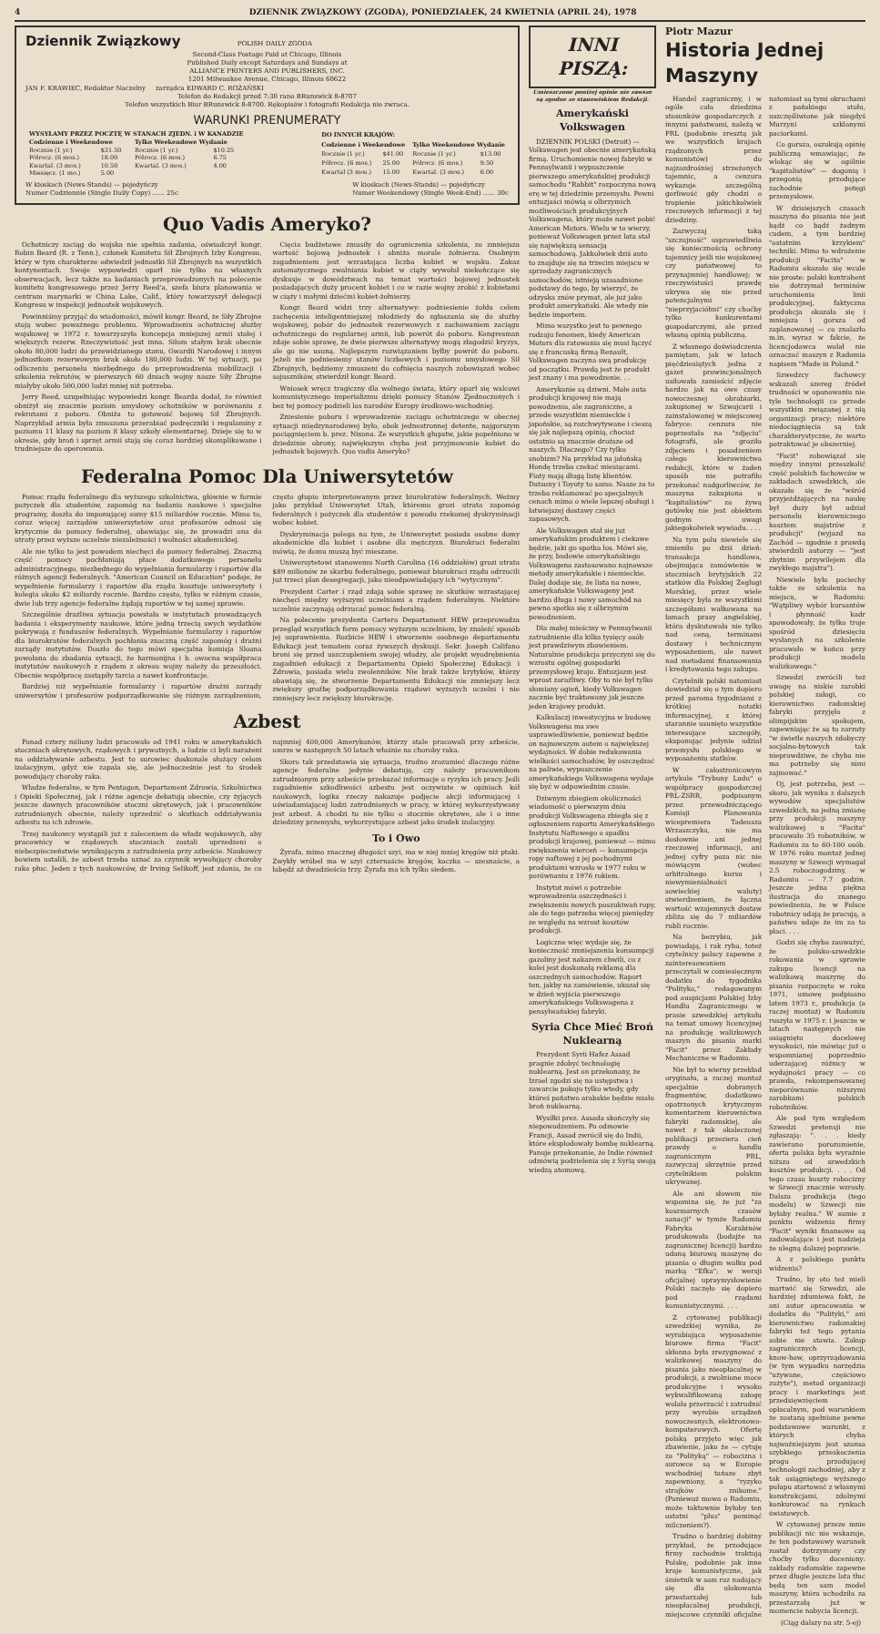4 DZIENNIK ZWIĄZKOWY (ZGODA), PONIEDZIAŁEK, 24 KWIETNIA (APRIL 24), 1978
Dziennik Związkowy
POLISH DAILY ZGODA
Second-Class Postage Paid at Chicago, Illinois
Published Daily except Saturdays and Sundays at
ALLIANCE PRINTERS AND PUBLISHERS, INC.
1201 Milwaukee Avenue, Chicago, Illinois 60622
JAN F. KRAWIEC, Redaktor Naczelny zarządca EDWARD C. ROŻAŃSKI
Telefon do Redakcji przed 7:30 rano BRunswick 8-8707
Telefon wszystkich Biur BRunswick 8-8700. Rękopisów i fotografii Redakcja nie zwraca.
WARUNKI PRENUMERATY
| WYSYŁAMY PRZEZ POCZTĘ W STANACH ZJEDN. i W KANADZIE | | | |
| --- | --- | --- | --- |
| Codzienne i Weekendowe | | Tylko Weekendowe Wydanie | |
| Rocznie (1 yr.) | $31.50 | Rocznie (1 yr.) | $10.25 |
| Półrocz. (6 mos.) | 18.00 | Półrocz. (6 mos.) | 6.75 |
| Kwartal. (3 mos.) | 10.50 | Kwartal. (3 mos.) | 4.00 |
| Miesięcz. (1 mo.) | 5.00 | | |
| DO INNYCH KRAJÓW: | | | |
| --- | --- | --- | --- |
| Codzienne i Weekendowe | | Tylko Weekendowe Wydanie | |
| Rocznie (1 yr.) | $41.00 | Rocznie (1 yr.) | $13.00 |
| Półrocz. (6 mos.) | 25.00 | Półrocz. (6 mos.) | 9.50 |
| Kwartal (3 mos.) | 15.00 | Kwartal. (3 mos.) | 6.00 |
W kioskach (News-Stands) — pojedyńczy
Numer Codziennie (Single Daily Copy) ...... 25c W kioskach (News-Stands) — pojedyńczy
Numer Weekendowy (Single Week-End) ...... 30c
Quo Vadis Ameryko?
Ochotniczy zaciąg do wojska nie spełnia zadania, oświadczył kongr. Robin Beard (R. z Tenn.), członek Komitetu Sił Zbrojnych Izby Kongresu, który w tym charakterze odwiedził jednostki Sił Zbrojnych na wszystkich kontynentach. Swoje wypowiedzi oparł nie tylko na własnych obserwacjach, lecz także na badaniach przeprowadzonych na polecenie komitetu kongresowego przez Jerry Reed'a, szefa biura planowania w centrum marynarki w China Lake, Calif., który towarzyszył delegacji Kongresu w inspekcji jednostek wojskowych.
Powinniśmy przyjąć do wiadomości, mówił kongr. Beard, że Siły Zbrojne stoją wobec poważnego problemu. Wprowadzeniu ochotniczej służby wojskowej w 1972 r. towarzyszyła koncepcja mniejszej armii stałej i większych rezerw. Rzeczywistość jest inna. Siłom stałym brak obecnie około 80,000 ludzi do przewidzianego stanu, Gwardii Narodowej i innym jednostkom rezerwowym brak około 180,000 ludzi. W tej sytuacji, po odliczeniu personelu niezbędnego do przeprowadzenia mobilizacji i szkolenia rekrutów, w pierwszych 60 dniach wojny nasze Siły Zbrojne miałyby około 500,000 ludzi mniej niż potrzeba.
Jerry Reed, uzupełniając wypowiedzi kongr. Bearda dodał, że również obniżył się znacznie poziom umysłowy ochotników w porównaniu z rekrutami z poboru. Obniża to gotowość bojową Sił Zbrojnych. Naprzykład armia była zmuszona przerabiać podręczniki i regulaminy z poziomu 11 klasy na poziom 8 klasy szkoły elementarnej. Dzieje się to w okresie, gdy broń i sprzęt armii stają się coraz bardziej skomplikowane i trudniejsze do operowania.
Cięcia budżetowe zmusiły do ograniczenia szkolenia, zo zmniejsza wartość bojową jednostek i obniża morale żołnierza. Osobnym zagadnieniem jest wzrastająca liczba kobiet w wojsku. Zakaz automatycznego zwalniania kobiet w ciąży wywołał niekończące się dyskusje w dowództwach na temat wartości bojowej jednostek posiadających duży procent kobiet i co w razie wojny zrobić z kobietami w ciąży i małymi dziećmi kobiet-żołnierzy.
Kongr. Beard widzi trzy alternatywy: podniesienie żołdu celem zachęcenia inteligentniejszej młodzieży do zgłaszania się do służby wojskowej, pobór do jednostek rezerwowych z zachowaniem zaciągu ochotniczego do regularnej armii, lub powrót do poboru. Kongresman zdaje sobie sprawę, że dwie pierwsze alternatywy mogą złagodzić kryzys, ale go nie usuną. Najlepszym rozwiązaniem byłby powrót do poboru. Jeżeli nie podniesiemy stanów liczbowych i poziomu umysłowego Sił Zbrojnych, będziemy zmuszeni do cofnięcia naszych zobowiązań wobec sojuszników, stwierdził kongr. Beard.
Wniosek wręcz tragiczny dla wolnego świata, który oparł się walcowi komunistycznego imperializmu dzięki pomocy Stanów Zjednoczonych i bez tej pomocy podzieli los narodów Europy środkowo-wschodniej.
Zniesienie poboru i wprowadzenie zaciągu ochotniczego w obecnej sytuacji międzynarodowej było, obok jednostronnej detente, najgorszym pociągnięciem b. prez. Nixona. Ze wszystkich głupstw, jakie popełniono w dziedzinie obrony, największym chyba jest przyjmowanie kobiet do jednostek bojowych. Quo vadis Ameryko?
Federalna Pomoc Dla Uniwersytetów
Pomoc rządu federalnego dla wyższego szkolnictwa, głównie w formie pożyczek dla studentów, zapomóg na badania naukowe i specjalne programy, doszła do imponującej sumy $15 miliardów rocznie. Mimo to, coraz więcej zarządów uniwersytetów oraz profesorów odnosi się krytycznie do pomocy federalnej, obawiając się, że prowadzi ona do utraty przez wyższe uczelnie niezależności i wolności akademickiej.
Ale nie tylko to jest powodem niechęci do pomocy federalnej. Znaczną część pomocy pochłaniają płace dodatkowego personelu administracyjnego, niezbędnego do wypełniania formularzy i raportów dla różnych agencji federalnych. "American Council on Education" podaje, że wypełnienie formularzy i raportów dla rządu kosztuje uniwersytety i kolegia około $2 miliardy rocznie. Bardzo często, tylko w różnym czasie, dwie lub trzy agencje federalne żądają raportów w tej samej sprawie.
Szczególnie drażliwa sytuacja powstała w instytutach prowadzących badania i eksperymenty naukowe, które jedną trzecią swych wydatków pokrywają z funduszów federalnych. Wypełnianie formularzy i raportów dla biurokratów federalnych pochłania znaczną część zapomóg i drażni zarządy instytutów. Doszło do tego mówi specjalna komisja Sloana powołana do zbadania sytuacji, że harmonijna i b. owocna współpraca instytutów naukowych z rządem z okresu wojny należy do przeszłości. Obecnie współpracę zastąpiły tarcia a nawet konfrontacje.
Bardziej niż wypełnianie formularzy i raportów drażni zarządy uniwersytów i profesorów podporządkowanie się różnym zarządzeniom, często głupio interpretowanym przez biurokratów federalnych. Weźmy jako przykład Uniwersytet Utah, któremu grozi utrata zapomóg federalnych i pożyczek dla studentów z powodu rzekomej dyskryminacji wobec kobiet.
Dyskryminacja polega na tym, że Uniwersytet posiada osobne domy akademickie dla kobiet i osobne dla mężczyzn. Biurokraci federalni mówią, że domu muszą być mieszane.
Uniwersytetowi stanowemu North Carolina (16 oddziałów) grozi utrata $89 milionów ze skarbu federalnego, ponieważ biurokraci rządu odrzucili już trzeci plan desegregacji, jako nieodpowiadający ich "wytycznym".
Prezydent Carter i rząd zdają sobie sprawę ze skutków wzrastającej niechęci między wyższymi uczelniami a rządem federalnym. Niektóre uczelnie zaczynają odrzucać pomoc federalną.
Na polecenie prezydenta Cartera Departament HEW przeprowadza przegląd wszystkich form pomocy wyższym uczelniom, by znaleźć sposób jej usprawnienia. Rozbicie HEW i stworzenie osobnego departamentu Edukacji jest tematem coraz żywszych dyskusji. Sekr. Joseph Califano broni się przed uszczupleniem swojej władzy, ale projekt wyodrębnienia zagadnień edukacji z Departamentu Opieki Społecznej Edukacji i Zdrowia, posiada wielu zwolenników. Nie brak także krytyków, którzy obawiają się, że stworzenie Departamentu Edukacji nie zmniejszy lecz zwiększy groźbę podporządkowania rządowi wyższych uczelni i nie zmniejszy lecz zwiększy biurokrację.
Azbest
Ponad cztery miliony ludzi pracowało od 1941 roku w amerykańskich stoczniach okrętowych, rządowych i prywatnych, a ludzie ci byli narażeni na oddziaływanie azbestu. Jest to surowiec doskonale służący celom izolacyjnym, gdyż nie zapala się, ale jednocześnie jest to środek powodujący choroby raka.
Władze federalne, w tym Pentagon, Departament Zdrowia, Szkolnictwa i Opieki Społecznej, jak i różne agencje debatują obecnie, czy żyjących jeszcze dawnych pracowników stoczni okrętowych, jak i pracowników zatrudnionych obecnie, należy uprzedzić o skutkach oddziaływania azbestu na ich zdrowie.
Trzej naukowcy wystąpili już z zaleceniem do władz wojskowych, aby pracownicy w rządowych stoczniach zostali uprzedzeni o niebezpieczeństwie wynikającym z zatrudnienia przy azbeście. Naukowcy bowiem ustalili, że azbest trzeba uznać za czynnik wywołujący choroby raka płuc. Jeden z tych naukowców, dr Irving Selikoff, jest zdania, że co najmniej 400,000 Amerykanów, którzy stale pracowali przy azbeście, umrze w następnych 50 latach właśnie na choroby raka.
Skoro tak przedstawia się sytuacja, trudno zrozumieć dlaczego różne agencje federalne jedynie debatują, czy należy pracownikom zatrudnionym przy azbeście przekazać informacje o ryzyku ich pracy. Jeśli zagadnienie szkodliwości azbestu jest oczywiste w opiniach kół naukowych, logika rzeczy nakazuje podjęcie akcji informującej i uświadamiającej ludzi zatrudnionych w pracy, w której wykorzystywany jest azbest. A chodzi tu nie tylko o stocznie okrętowe, ale i o inne dziedziny przemysłu, wykorzystujące azbest jako środek izolacyjny.
To i Owo
Żyrafa, mimo znacznej długości szyi, ma w niej mniej kręgów niż ptaki. Zwykły wróbel ma w szyi czternaście kręgów, kaczka — szesnaście, a łabędź aż dwadzieścia trzy. Żyrafa ma ich tylko siedem.
INNI PISZĄ:
Umieszczone poniżej opinie nie zawsze są zgodne ze stanowiskiem Redakcji.
Amerykański Volkswagen
DZIENNIK POLSKI (Detroit) — Volkswagen jest obecnie amerykańską firmą. Uruchomienie nowej fabryki w Pennsylwanii i wypuszczenie pierwszego amerykańskiej produkcji samochodu "Rabbit" rozpoczyna nową erę w tej dziedzinie przemysłu. Pewni entuzjaści mówią o olbrzymich możliwościach produkcyjnych Volkswagena, który może nawet pobić American Motors. Wielu w to wierzy, ponieważ Volkswagen przez lata stał się największą sensacją samochodową. Jakkolwiek dziś auto to znajduje się na trzecim miejscu w sprzedaży zagranicznych samochodów, istnieją uzasadnione podstawy do tego, by wierzyć, że odzyska znów prymat, ale już jako produkt amerykański. Ale wtedy nie będzie importem.
Mimo wszystko jest to pewnego rodzaju fenomen, kiedy American Motors dla ratowania się musi łączyć się z francuską firmą Renault, Volkswagen zaczyna swą produkcję od początku. Prawdą jest że produkt jest znany i ma powodzenie. . .
Amerykanie są dziwni. Małe auta produkcji krajowej nie mają powodzenia, ale zagraniczne, a przede wszystkim niemieckie i japońskie, są rozchwytywane i cieszą się jak najlepszą opinią, chociaż ostatnio są znacznie droższe od naszych. Dlaczego? Czy tylko snobizm? Na przykład na jałońską Hondę trzeba czekać miesiącami. Fiaty mają długą listę klientów. Datsuny i Toyoty to samo. Nasze za to trzeba reklamować po specjalnych cenach mimo o wiele lepszej obsługi i łatwiejszej dostawy części zapasowych.
Ale Volkswagen stał się już amerykańskim produktem i ciekawe będzie, jaki go spotka los. Mówi się, że przy, budowie amerykańskiego Volkswagena zastosowano najnowsze metody amerykańskie i niemieckie. Dalej dodaje się, że lista na nowe, amerykańskie Volkswageny jest bardzo długa i nowy samochód na pewno spotka się z olbrzymim powodzeniem.
Dla małej mieściny w Pennsylwanii zatrudnienie dla kilka tysięcy osób jest prawdziwym zbawieniem. Naturalnie produkcja przyczyni się do wzrostu ogólnej gospodarki przemysłowej kraju. Entuzjazm jest wprost zaraźliwy. Oby to nie był tylko słomiany ogień, kiedy Volkswagen zacznie być traktowany jak jeszcze jeden krajowy produkt.
Kalkulaczj inwestycyjna w budowę Volkswagena ma swe usprawiedliwienie, ponieważ będzie on najnowszym autem o największej wydajności. W dobie redukowania wielkości samochodów, by oszczędzać na paliwie, wypuszczenie amerykańskiego Volkswagena wydaje się być w odpowiednim czasie.
Dziwnym zbiegiem okoliczności wiadomość o pierwszym dniu produkcji Volkswagena zbiegła się z ogłoszeniem raportu Amerykańskiego Instytutu Naftowego o spadku produkcji krajowej, ponieważ — mimo zwiększenia wierceń — konsumpcja ropy naftowej z jej pochodnymi produktami wzrosła w 1977 roku w porównaniu z 1976 rokiem.
Instytut mówi o potrzebie wprowadzenia oszczędności i zwiększeniu nowych poszukiwań ropy, ale do tego potrzeba więcej pieniędzy ze względu na wzrost kosztów produkcji.
Logiczne więc wydaje się, że konieczność zmniejszenia konsumpcji gazoliny jest nakazem chwili, co z kolei jest doskonałą reklamą dla oszczędnych samochodów. Raport ten, jakby na zamówienie, ukazał się w dzień wyjścia pierwszego amerykańskiego Volkswagena z pensylwańskiej fabryki.
Syria Chce Mieć Broń Nuklearną
Prezydent Syrii Hafez Assad pragnie zdobyć technologię nuklearną. Jest on przekonany, że Izrael zgodzi się na ustępstwa i zawarcie pokoju tylko wtedy, gdy któreś państwo arabskie będzie miało broń nuklearną.
Wysiłki prez. Assada skończyły się niepowodzeniem. Po odmowie Francji, Assad zwrócił się do Indii, które eksplodowały bombę nuklearną. Panuje przekonanie, że Indie również odmówią podzielenia się z Syrią swoją wiedzą atomową.
Piotr Mazur
Historia Jednej Maszyny
Handel zagraniczny, i w ogóle cała dziedzina stosunków gospodarczych z innymi państwami, należą w PRL (podobnie zresztą jak we wszystkich krajach rządzonych przez komunistów) do najzazdrośniej strzeżonych tajemnic, a cenzura wykazuje szczególną gorliwość gdy chodzi o tropienie jakichkolwiek rzeczowych informacji z tej dziedziny.
Zazwyczaj taką "szczujność" usprawiedliwia się koniecznością ochrony tajemnicy jeśli nie wojskowej czy państwowej to przynajmniej handlowej; w rzeczywistości prawdę ukrywa się nie przed potencjalnymi "nieprzyjaciółmi" czy choćby tylko konkurentami gospodarczymi, ale przed własną opinią publiczną.
Z własnego doświadczenia pamiętam, jak w latach pięćdziesiątych jedna z gazet prowincjonalnych usiłowała zamieścić zdjęcie bardzo jak na owe czasy nowoczesnej obrabiarki, zakupionej w Szwajcarii i zainstalowanej w miejscowej fabryce: cenzura nie poprzestała na "zdjęciu" fotografii, ale groziła zdjęciem i posadzeniem całego kierownictwa redakcji, które w żaden sposób nie potrafiło przekonać nadgorliwców, że maszyna zakupiona u "kapitalistów" za żywą gotówkę nie jest obiektem godnym uwagi jakiegokolwiek wywiadu. . . .
Na tym polu niewiele się zmieniło po dziś dzień: transakcja handlowa, obejmująca zamówienie w stoczniach brytyjskich 22 statków dla Polskiej Żeglugi Morskiej, przez wiele miesięcy była ze wszystkimi szczegółami wałkowana na łamach prasy angielskiej, która dyskutowała nie tylko nad ceną, terminami dostawy i technicznym wyposażeniem, ale nawet nad metodami finansowania i kredytowania tego zakupu.
Czytelnik polski natomiast dowiedział się o tym dopiero przed paroma tygodniami z krótkiej notatki informacyjnej, z której starannie usunięto wszystkie interesujące szczegóły, eksponując jedynie udział przemysłu polskiego w wyposażeniu statków.
W całostronicowym artykule "Trybuny Ludu" o współpracy gospodarczej PRL-ZSRR, podpisanym przez przewodniczącego Komisji Planowania wicepremiera Tadeusza Wrzaszczyka, nie ma dosłownie ani jednej rzeczowej informacji, ani jednej cyfry poza nic nie mówiącym (wobec arbitralnego kursu i niewymienialności sowieckiej waluty) stwierdzeniem, że łączna wartość wzajemnych dostaw zbliża się do 7 miliardów rubli rocznie.
Na bezrybiu, jak powiadają, i rak ryba, toteż czytelnicy polscy zapewne z zainteresowaniem przeczytali w comiesięcznym dodatku do tygodnika "Polityka," redagowanym pod auspicjami Polskiej Izby Handlu Zagranicznego w prasie szwedzkiej artykułu na temat umowy licencyjnej na produkcję walizkowych maszyn do pisania marki "Facit" przez Zakłady Mechaniczne w Radomiu.
Nie był to wierny przekład oryginału, a raczej montaż specjalnie dobranych fragmentów, dodatkowo opatrzonych krytycznym komentarzem kierownictwa fabryki radomskiej, ale nawet z tak okaleczonej publikacji przeziera cień prawdy o handlu zagranicznym PRL, zazwyczaj skrzętnie przed czytelnikiem polskim ukrywanej.
Ale ani słowem nie wspomina się, że już "za koszmarnych czasów sanacji" w tymże Radomiu Fabryka Karabinów produkowała (bodajże na zagranicznej licencji) bardzo udaną biurową maszynę do pisania o długim wałku pod marką "Efka"; w wersji oficjalnej upraymysłowienie Polski zaczęło się dopiero pod rządami komunistycznymi. . . .
Z cytowanej publikacji szwedzkiej wynika, że wyrabiająca wyposażenie biurowe firma "Facit" skłonna była zrezygnować z walizkowej maszyny do pisania jako nieopłacalnej w produkcji, a zwolnione moce produkcyjne i wysoko wykwalifikowaną załogę wolała przerzucić i zatrudnić przy wyrobie urządzeń nowoczesnych, elektronowo-komputerowych. Ofertę polską przyjęto więc jak zbawienie, jako że — cytuję za "Polityką" — robocizna i surowce są w Europie wschodniej tańsze zbyt zapewniony, a "ryzyko strajków znikome." (Ponieważ mowa o Radomiu, może taktownie byłoby ten ostatni "plus" pominąć milczeniem?).
Trudno o bardziej dobitny przykład, że przodujące firmy zachodnie traktują Polskę, podobnie jak inne kraje komunistyczne, jak śmietnik w sam raz nadający się dla ulokowania przestarzałej lub nieopłacalnej produkcji, miejscowe czynniki oficjalne natomiast są tymi okruchami z pańskiego stołu, uszczęśliwione jak niegdyś Murzyni szklanymi paciorkami.
Co gorsza, oszukują opinię publiczną wmawiając, że wlokąc się w ogólnie "kapitalistów" — dogonią i przegonią przodujące zachodnie potęgi przemysłowe.
W dzisiejszych czasach maszyna do pisania nie jest bądź co bądź żadnym cudem, a tym bardziej "ostatnim krzykiem" techniki. Mimo to wdrożenie produkcji "Facita" w Radomiu okazało się wcale nie proste: polski kontrahent nie dotrzymał terminów uruchomienia linii produkcyjnej, faktyczna produkcja okazała się i mniejsza i gorsza od zaplanowanej — co znalazło m.in. wyraz w fakcie, że licencjodawca wolał nie oznaczać maszyn z Radomia napisem "Made in Poland."
Szwedzcy fachowcy wskazali szereg źródeł trudności w opanowaniu nie tyle technologii co przede wszystkim związanej z nią organizacji pracy; niektóre niedociągnięcia są tak charakterystyczne, że warto potraktować je obszerniej.
"Facit" zobowiązał się między innymi przeszkolić część polskich fachowców w zakładach szwedzkich, ale okazało się że "wśród przyjeżdżających na naukę był duży był udział personelu kierowniczego kosztem majstrów z produkcji" (wyjazd na Zachód — zgodnie z prawdą stwierdzili autorzy — "jest zbytnim przywilejem dla zwykłego majstra").
Niewiele było pociechy także ze szkolenia na miejscu, w Radomiu: "Wątpliwy wybór kursantów i płynność kadr spowodowały, że tylko troje spośród dziesięciu wysłanych na szkolenie pracowało w końcu przy produkcji modelu walizkowego."
Szwedzi zwrócili też uwagę na niskie zarobki polskiej załogi, co kierownictwo radomskiej fabryki przyjęło z olimpijskim spokojem, zapewniając że są to zarzuty "w świetle naszych zdobyczy socjalno-bytowych tak nieprawdziwe, że chyba nie ma potrzeby się nimi zajmować."
Oj, jest potrzeba, jest — skoro, jak wynika z dalszych wywodów specjalistów szwedzkich, na jedną zmianę przy produkcji maszyny walizkowej u "Facita" pracowało 35 robotników, w Radomiu za to 60-100 osób. W 1976 roku montaż jednej maszyny w Szwecji wymagał 2.5 roboczogodziny, w Radomiu — 7.7 godzin. Jeszcze jedna piękna ilustracja do znanego powiedzenia, że w Polsce robotnicy udają że pracują, a państwo udaje że im za to płaci. . . .
Godzi się chyba zauważyć, że polsko-szwedzkie rokowania w sprawie zakupu licencji na walizkową maszynę do pisania rozpoczęto w roku 1971, umowę podpisano latem 1973 r., produkcja (a raczej montaż) w Radomiu ruszyła w 1975 r. i jeszcze w latach następnych nie osiągnięto docelowej wysokości, nie mówiąc już o wspomnianej poprzednio uderzającej różnicy w wydajności pracy — co prawda, rekompensowanej nieporównanie niższymi zarobkami polskich robotników.
Ale pod tym względem Szwedzi pretensji nie zgłaszają: ". . . kiedy zawierano porozumienie, oferta polska była wyraźnie niższa od szwedzkich kosztów produkcji. . . . Od tego czasu koszty robocizny w Szwecji znacznie wzrosły. Dalsza produkcja (tego modelu) w Szwecji nie byłaby realna." W sumie z punktu widzenia firmy "Facit" wyniki finansowe są zadowalające i jest nadzieja że ulegną dalszej poprawie.
A z polskiego punktu widzenia?
Trudno, by oto też mieli martwić się Szwedzi, ale bardziej zdumiewa fakt, że ani autor opracowania w dodatku do "Polityki," ani kierownictwo radomskiej fabryki też tego pytania sobie nie stawia. Zakup zagranicznych licencji, know-how, oprzyrządowania (w tym wypadku narzędzia "używane, częściowo zużyte"), metod organizacji pracy i marketingu jest przedsięwzięciem opłacalnym, pod warunkiem że zostaną spełnione pewne podstawowe warunki, z których chyba najważniejszym jest szansa szybkiego przeskoczenia progu przodującej technologii zachodniej, aby z tak osiągniętego wyższego pułapu startować z własnymi konstrukcjami, zdolnymi konkurować na rynkach światowych.
W cytowanej przeze mnie publikacji nic nie wskazuje, że ten podstawowy warunek został dotrzymany czy choćby tylko doceniony: zakłady radomskie zapewne przez długie jeszcze lata tłuc będą ten sam model maszyny, która uchodziła za przestarzałą już w momencie nabycia licencji.
(Ciąg dalszy na str. 5-ej)